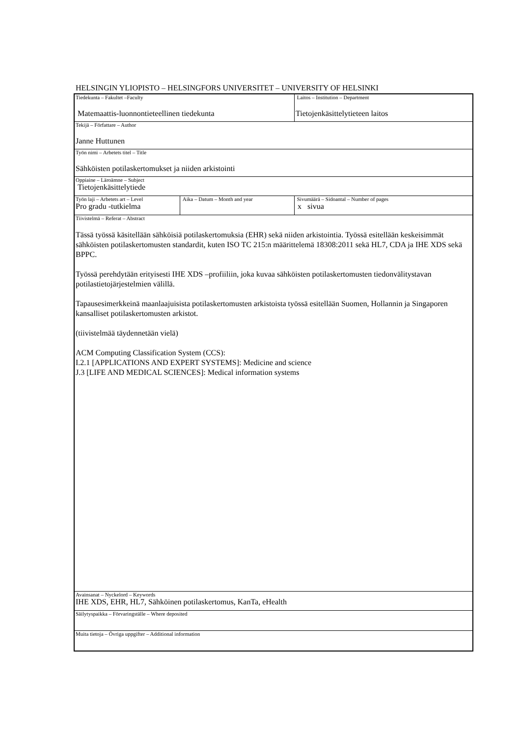HELSINGIN YLIOPISTO – HELSINGFORS UNIVERSITET – UNIVERSITY OF HELSINKI
| Tiedekunta – Fakultet –Faculty Matemaattis-luonnontieteellinen tiedekunta | | Laitos – Institution – Department Tietojenkäsittelytieteen laitos |
| Tekijä – Författare – Author Janne Huttunen | | |
| Työn nimi – Arbetets titel – Title Sähköisten potilaskertomukset ja niiden arkistointi | | |
| Oppiaine – Läroämne – Subject Tietojenkäsittelytiede | | |
| Työn laji – Arbetets art – Level Pro gradu -tutkielma | Aika – Datum – Month and year | Sivumäärä – Sidoantal – Number of pages x sivua |
| Tiivistelmä – Referat – Abstract Tässä työssä käsitellään sähköisiä potilaskertomuksia (EHR) sekä niiden arkistointia. Työssä esitellään keskeisimmät sähköisten potilaskertomusten standardit, kuten ISO TC 215:n määrittelemä 18308:2011 sekä HL7, CDA ja IHE XDS sekä BPPC. Työssä perehdytään erityisesti IHE XDS –profiiliin, joka kuvaa sähköisten potilaskertomusten tiedonvälitystavan potilastietojärjestelmien välillä. Tapausesimerkkeinä maanlaajuisista potilaskertomusten arkistoista työssä esitellään Suomen, Hollannin ja Singaporen kansalliset potilaskertomusten arkistot. (tiivistelmää täydennetään vielä) ACM Computing Classification System (CCS): I.2.1 [APPLICATIONS AND EXPERT SYSTEMS]: Medicine and science J.3 [LIFE AND MEDICAL SCIENCES]: Medical information systems | | |
| Avainsanat – Nyckelord – Keywords IHE XDS, EHR, HL7, Sähköinen potilaskertomus, KanTa, eHealth | | |
| Säilytyspaikka – Förvaringställe – Where deposited | | |
| Muita tietoja – Övriga uppgifter – Additional information | | |